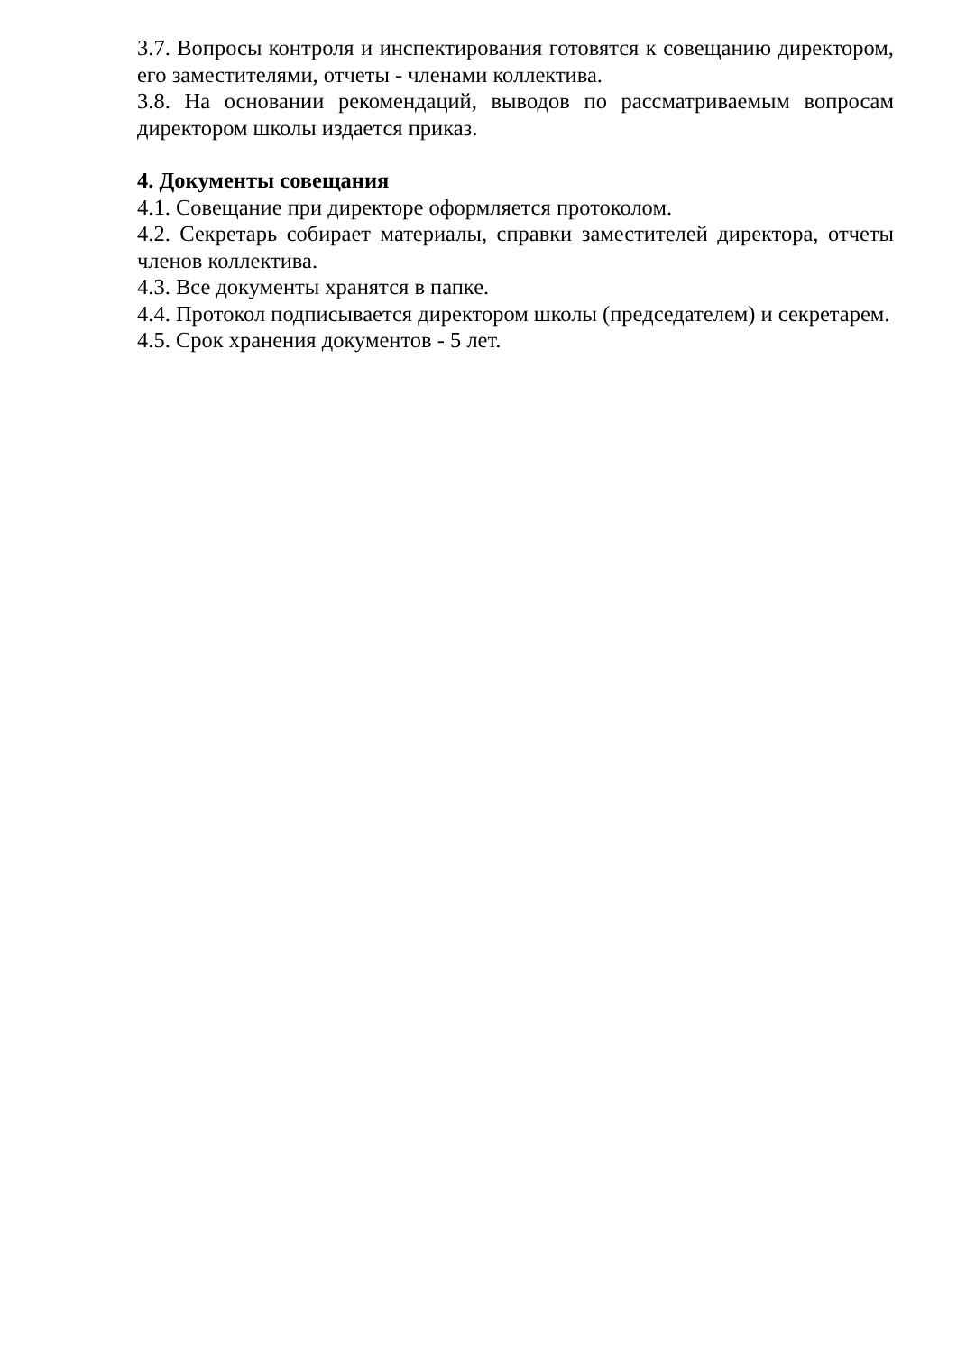3.7. Вопросы контроля и инспектирования готовятся к совещанию директором, его заместителями, отчеты - членами коллектива.
3.8. На основании рекомендаций, выводов по рассматриваемым вопросам директором школы издается приказ.
4. Документы совещания
4.1. Совещание при директоре оформляется протоколом.
4.2. Секретарь собирает материалы, справки заместителей директора, отчеты членов коллектива.
4.3. Все документы хранятся в папке.
4.4. Протокол подписывается директором школы (председателем) и секретарем.
4.5. Срок хранения документов - 5 лет.